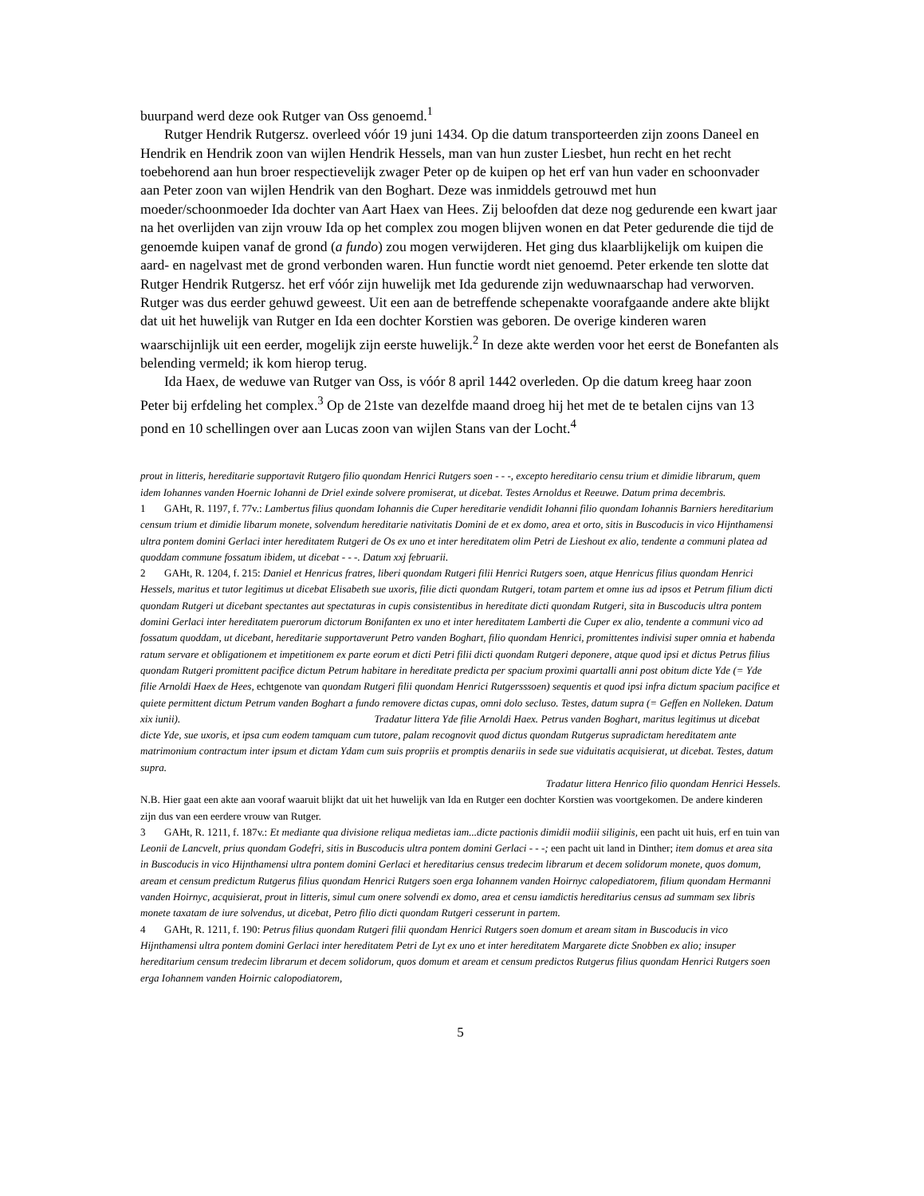buurpand werd deze ook Rutger van Oss genoemd.<sup>1</sup>
Rutger Hendrik Rutgersz. overleed vóór 19 juni 1434. Op die datum transporteerden zijn zoons Daneel en Hendrik en Hendrik zoon van wijlen Hendrik Hessels, man van hun zuster Liesbet, hun recht en het recht toebehorend aan hun broer respectievelijk zwager Peter op de kuipen op het erf van hun vader en schoonvader aan Peter zoon van wijlen Hendrik van den Boghart. Deze was inmiddels getrouwd met hun moeder/schoonmoeder Ida dochter van Aart Haex van Hees. Zij beloofden dat deze nog gedurende een kwart jaar na het overlijden van zijn vrouw Ida op het complex zou mogen blijven wonen en dat Peter gedurende die tijd de genoemde kuipen vanaf de grond (a fundo) zou mogen verwijderen. Het ging dus klaarblijkelijk om kuipen die aard- en nagelvast met de grond verbonden waren. Hun functie wordt niet genoemd. Peter erkende ten slotte dat Rutger Hendrik Rutgersz. het erf vóór zijn huwelijk met Ida gedurende zijn weduwnaarschap had verworven. Rutger was dus eerder gehuwd geweest. Uit een aan de betreffende schepenakte voorafgaande andere akte blijkt dat uit het huwelijk van Rutger en Ida een dochter Korstien was geboren. De overige kinderen waren waarschijnlijk uit een eerder, mogelijk zijn eerste huwelijk.<sup>2</sup> In deze akte werden voor het eerst de Bonefanten als belending vermeld; ik kom hierop terug.
Ida Haex, de weduwe van Rutger van Oss, is vóór 8 april 1442 overleden. Op die datum kreeg haar zoon Peter bij erfdeling het complex.<sup>3</sup> Op de 21ste van dezelfde maand droeg hij het met de te betalen cijns van 13 pond en 10 schellingen over aan Lucas zoon van wijlen Stans van der Locht.<sup>4</sup>
prout in litteris, hereditarie supportavit Rutgero filio quondam Henrici Rutgers soen - - -, excepto hereditario censu trium et dimidie librarum, quem idem Iohannes vanden Hoernic Iohanni de Driel exinde solvere promiserat, ut dicebat. Testes Arnoldus et Reeuwe. Datum prima decembris.
1 GAHt, R. 1197, f. 77v.: Lambertus filius quondam Iohannis die Cuper hereditarie vendidit Iohanni filio quondam Iohannis Barniers hereditarium censum trium et dimidie libarum monete, solvendum hereditarie nativitatis Domini de et ex domo, area et orto, sitis in Buscoducis in vico Hijnthamensi ultra pontem domini Gerlaci inter hereditatem Rutgeri de Os ex uno et inter hereditatem olim Petri de Lieshout ex alio, tendente a communi platea ad quoddam commune fossatum ibidem, ut dicebat - - -. Datum xxj februarii.
2 GAHt, R. 1204, f. 215: Daniel et Henricus fratres, liberi quondam Rutgeri filii Henrici Rutgers soen, atque Henricus filius quondam Henrici Hessels, maritus et tutor legitimus ut dicebat Elisabeth sue uxoris, filie dicti quondam Rutgeri, totam partem et omne ius ad ipsos et Petrum filium dicti quondam Rutgeri ut dicebant spectantes aut spectaturas in cupis consistentibus in hereditate dicti quondam Rutgeri, sita in Buscoducis ultra pontem domini Gerlaci inter hereditatem puerorum dictorum Bonifanten ex uno et inter hereditatem Lamberti die Cuper ex alio, tendente a communi vico ad fossatum quoddam, ut dicebant, hereditarie supportaverunt Petro vanden Boghart, filio quondam Henrici, promittentes indivisi super omnia et habenda ratum servare et obligationem et impetitionem ex parte eorum et dicti Petri filii dicti quondam Rutgeri deponere, atque quod ipsi et dictus Petrus filius quondam Rutgeri promittent pacifice dictum Petrum habitare in hereditate predicta per spacium proximi quartalli anni post obitum dicte Yde (= Yde filie Arnoldi Haex de Hees, echtgenote van quondam Rutgeri filii quondam Henrici Rutgersssoen) sequentis et quod ipsi infra dictum spacium pacifice et quiete permittent dictum Petrum vanden Boghart a fundo removere dictas cupas, omni dolo secluso. Testes, datum supra (= Geffen en Nolleken. Datum xix iunii). Tradatur littera Yde filie Arnoldi Haex. Petrus vanden Boghart, maritus legitimus ut dicebat dicte Yde, sue uxoris, et ipsa cum eodem tamquam cum tutore, palam recognovit quod dictus quondam Rutgerus supradictam hereditatem ante matrimonium contractum inter ipsum et dictam Ydam cum suis propriis et promptis denariis in sede sue viduitatis acquisierat, ut dicebat. Testes, datum supra.
Tradatur littera Henrico filio quondam Henrici Hessels.
N.B. Hier gaat een akte aan vooraf waaruit blijkt dat uit het huwelijk van Ida en Rutger een dochter Korstien was voortgekomen. De andere kinderen zijn dus van een eerdere vrouw van Rutger.
3 GAHt, R. 1211, f. 187v.: Et mediante qua divisione reliqua medietas iam...dicte pactionis dimidii modiii siliginis, een pacht uit huis, erf en tuin van Leonii de Lancvelt, prius quondam Godefri, sitis in Buscoducis ultra pontem domini Gerlaci - - -; een pacht uit land in Dinther; item domus et area sita in Buscoducis in vico Hijnthamensi ultra pontem domini Gerlaci et hereditarius census tredecim librarum et decem solidorum monete, quos domum, aream et censum predictum Rutgerus filius quondam Henrici Rutgers soen erga Iohannem vanden Hoirnyc calopediatorem, filium quondam Hermanni vanden Hoirnyc, acquisierat, prout in litteris, simul cum onere solvendi ex domo, area et censu iamdictis hereditarius census ad summam sex libris monete taxatam de iure solvendus, ut dicebat, Petro filio dicti quondam Rutgeri cesserunt in partem.
4 GAHt, R. 1211, f. 190: Petrus filius quondam Rutgeri filii quondam Henrici Rutgers soen domum et aream sitam in Buscoducis in vico Hijnthamensi ultra pontem domini Gerlaci inter hereditatem Petri de Lyt ex uno et inter hereditatem Margarete dicte Snobben ex alio; insuper hereditarium censum tredecim librarum et decem solidorum, quos domum et aream et censum predictos Rutgerus filius quondam Henrici Rutgers soen erga Iohannem vanden Hoirnic calopodiatorem,
5